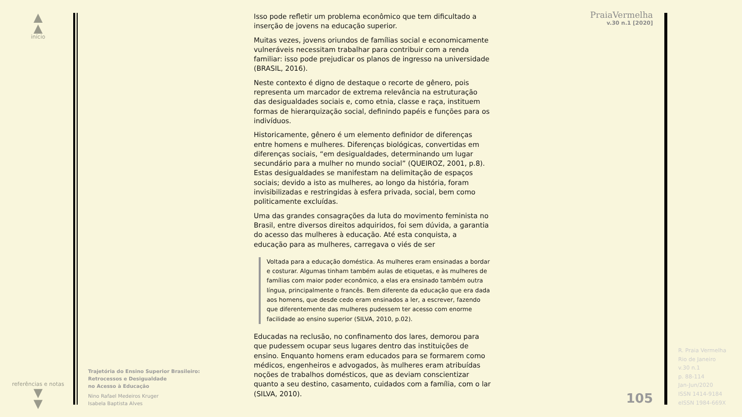▲
▲
início
Isso pode refletir um problema econômico que tem dificultado a inserção de jovens na educação superior.
Muitas vezes, jovens oriundos de famílias social e economicamente vulneráveis necessitam trabalhar para contribuir com a renda familiar: isso pode prejudicar os planos de ingresso na universidade (BRASIL, 2016).
Neste contexto é digno de destaque o recorte de gênero, pois representa um marcador de extrema relevância na estruturação das desigualdades sociais e, como etnia, classe e raça, instituem formas de hierarquização social, definindo papéis e funções para os indivíduos.
Historicamente, gênero é um elemento definidor de diferenças entre homens e mulheres. Diferenças biológicas, convertidas em diferenças sociais, “em desigualdades, determinando um lugar secundário para a mulher no mundo social” (QUEIROZ, 2001, p.8). Estas desigualdades se manifestam na delimitação de espaços sociais; devido a isto as mulheres, ao longo da história, foram invisibilizadas e restringidas à esfera privada, social, bem como politicamente excluídas.
Uma das grandes consagrações da luta do movimento feminista no Brasil, entre diversos direitos adquiridos, foi sem dúvida, a garantia do acesso das mulheres à educação. Até esta conquista, a educação para as mulheres, carregava o viés de ser
Voltada para a educação doméstica. As mulheres eram ensinadas a bordar e costurar. Algumas tinham também aulas de etiquetas, e às mulheres de famílias com maior poder econômico, a elas era ensinado também outra língua, principalmente o francês. Bem diferente da educação que era dada aos homens, que desde cedo eram ensinados a ler, a escrever, fazendo que diferentemente das mulheres pudessem ter acesso com enorme facilidade ao ensino superior (SILVA, 2010, p.02).
Educadas na reclusão, no confinamento dos lares, demorou para que pudessem ocupar seus lugares dentro das instituições de ensino. Enquanto homens eram educados para se formarem como médicos, engenheiros e advogados, às mulheres eram atribuídas noções de trabalhos domésticos, que as deviam conscientizar quanto a seu destino, casamento, cuidados com a família, com o lar (SILVA, 2010).
PraiaVermelha
v.30 n.1 [2020]
Trajetória do Ensino Superior Brasileiro:
Retrocessos e Desigualdade
no Acesso à Educação
Nino Rafael Medeiros Kruger
Isabela Baptista Alves
referências e notas
▼
▼
105
R. Praia Vermelha
Rio de Janeiro
v.30 n.1
p. 88-114
Jan-Jun/2020
ISSN 1414-9184
eISSN 1984-669X